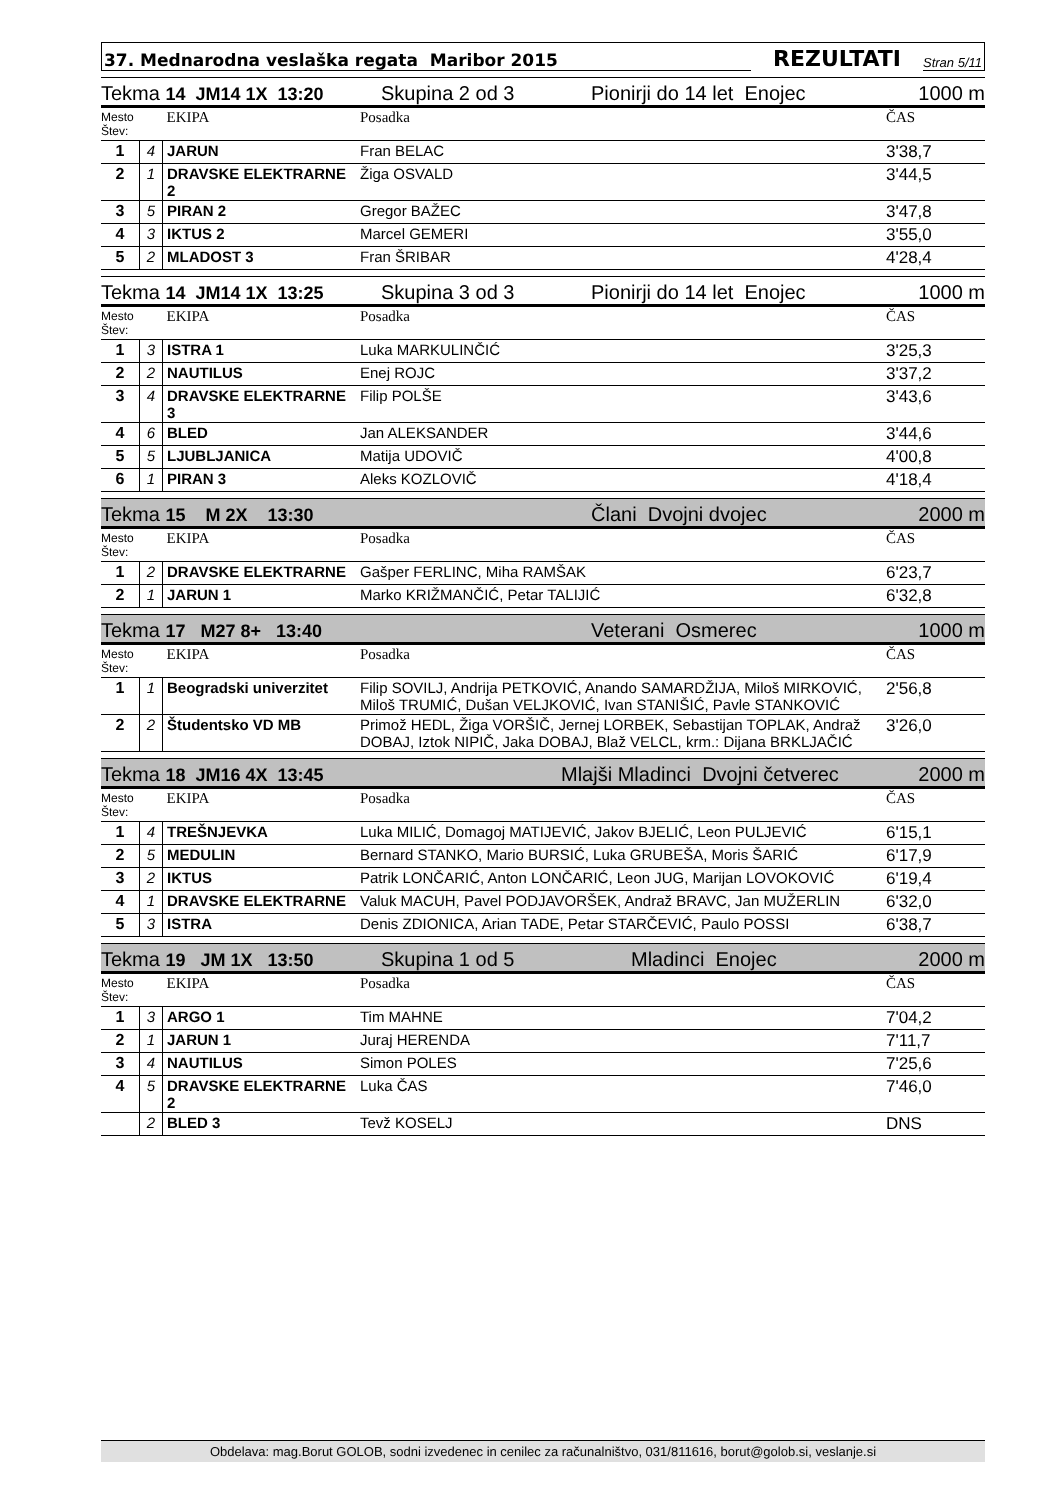37. Mednarodna veslaška regata Maribor 2015 REZULTATI Stran 5/11
Tekma 14 JM14 1X 13:20 Skupina 2 od 3 Pionirji do 14 let Enojec 1000 m
| Mesto Štev: | | EKIPA | Posadka | ČAS |
| --- | --- | --- | --- | --- |
| 1 | 4 | JARUN | Fran BELAC | 3'38,7 |
| 2 | 1 | DRAVSKE ELEKTRARNE 2 | Žiga OSVALD | 3'44,5 |
| 3 | 5 | PIRAN 2 | Gregor BAŽEC | 3'47,8 |
| 4 | 3 | IKTUS 2 | Marcel GEMERI | 3'55,0 |
| 5 | 2 | MLADOST 3 | Fran ŠRIBAR | 4'28,4 |
Tekma 14 JM14 1X 13:25 Skupina 3 od 3 Pionirji do 14 let Enojec 1000 m
| Mesto Štev: | | EKIPA | Posadka | ČAS |
| --- | --- | --- | --- | --- |
| 1 | 3 | ISTRA 1 | Luka MARKULINČIĆ | 3'25,3 |
| 2 | 2 | NAUTILUS | Enej ROJC | 3'37,2 |
| 3 | 4 | DRAVSKE ELEKTRARNE 3 | Filip POLŠE | 3'43,6 |
| 4 | 6 | BLED | Jan ALEKSANDER | 3'44,6 |
| 5 | 5 | LJUBLJANICA | Matija UDOVIČ | 4'00,8 |
| 6 | 1 | PIRAN 3 | Aleks KOZLOVIČ | 4'18,4 |
Tekma 15 M 2X 13:30 Člani Dvojni dvojec 2000 m
| Mesto Štev: | | EKIPA | Posadka | ČAS |
| --- | --- | --- | --- | --- |
| 1 | 2 | DRAVSKE ELEKTRARNE | Gašper FERLINC, Miha RAMŠAK | 6'23,7 |
| 2 | 1 | JARUN 1 | Marko KRIŽMANČIĆ, Petar TALIJIĆ | 6'32,8 |
Tekma 17 M27 8+ 13:40 Veterani Osmerec 1000 m
| Mesto Štev: | | EKIPA | Posadka | ČAS |
| --- | --- | --- | --- | --- |
| 1 | 1 | Beogradski univerzitet | Filip SOVILJ, Andrija PETKOVIĆ, Anando SAMARDŽIJA, Miloš MIRKOVIĆ, Miloš TRUMIĆ, Dušan VELJKOVIĆ, Ivan STANIŠIĆ, Pavle STANKOVIĆ | 2'56,8 |
| 2 | 2 | Študentsko VD MB | Primož HEDL, Žiga VORŠIČ, Jernej LORBEK, Sebastijan TOPLAK, Andraž DOBAJ, Iztok NIPIČ, Jaka DOBAJ, Blaž VELCL, krm.: Dijana BRKLJAČIĆ | 3'26,0 |
Tekma 18 JM16 4X 13:45 Mlajši Mladinci Dvojni četverec 2000 m
| Mesto Štev: | | EKIPA | Posadka | ČAS |
| --- | --- | --- | --- | --- |
| 1 | 4 | TREŠNJEVKA | Luka MILIĆ, Domagoj MATIJEVIĆ, Jakov BJELIĆ, Leon PULJEVIĆ | 6'15,1 |
| 2 | 5 | MEDULIN | Bernard STANKO, Mario BURSIĆ, Luka GRUBEŠA, Moris ŠARIĆ | 6'17,9 |
| 3 | 2 | IKTUS | Patrik LONČARIĆ, Anton LONČARIĆ, Leon JUG, Marijan LOVOKOVIĆ | 6'19,4 |
| 4 | 1 | DRAVSKE ELEKTRARNE | Valuk MACUH, Pavel PODJAVORŠEK, Andraž BRAVC, Jan MUŽERLIN | 6'32,0 |
| 5 | 3 | ISTRA | Denis ZDIONICA, Arian TADE, Petar STARČEVIĆ, Paulo POSSI | 6'38,7 |
Tekma 19 JM 1X 13:50 Skupina 1 od 5 Mladinci Enojec 2000 m
| Mesto Štev: | | EKIPA | Posadka | ČAS |
| --- | --- | --- | --- | --- |
| 1 | 3 | ARGO 1 | Tim MAHNE | 7'04,2 |
| 2 | 1 | JARUN 1 | Juraj HERENDA | 7'11,7 |
| 3 | 4 | NAUTILUS | Simon POLES | 7'25,6 |
| 4 | 5 | DRAVSKE ELEKTRARNE 2 | Luka ČAS | 7'46,0 |
| | 2 | BLED 3 | Tevž KOSELJ | DNS |
Obdelava: mag.Borut GOLOB, sodni izvedenec in cenilec za računalništvo, 031/811616, borut@golob.si, veslanje.si